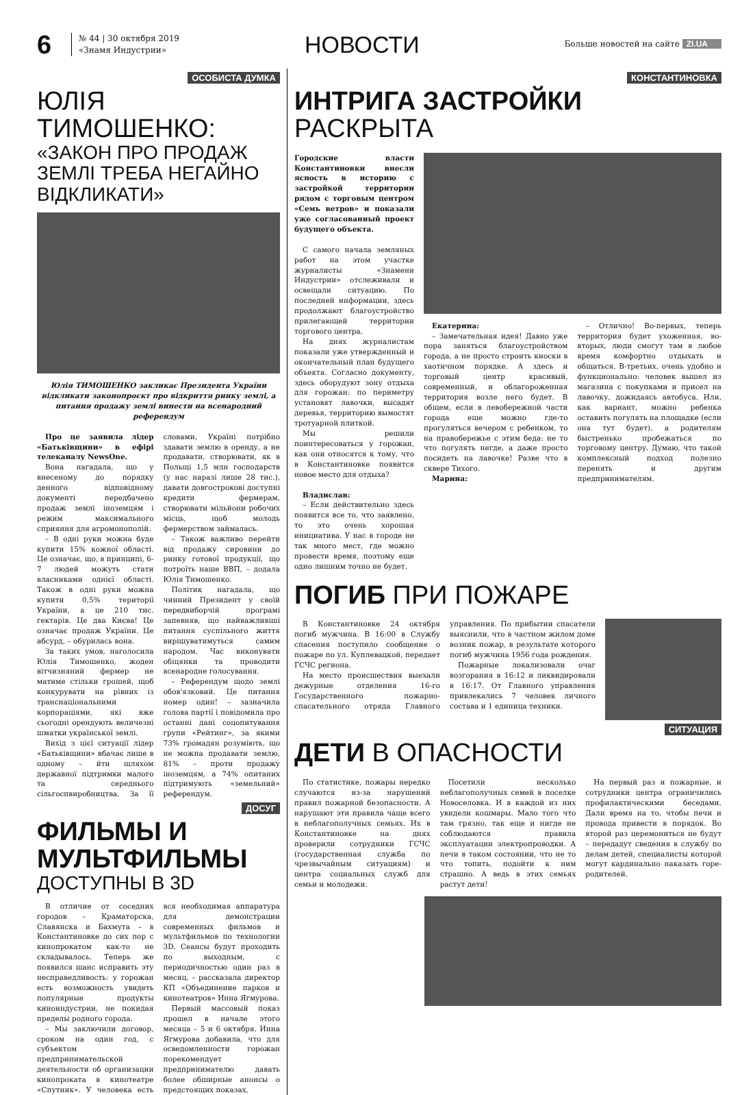6
№ 44 | 30 октября 2019
«Знамя Индустрии»
НОВОСТИ
Больше новостей на сайте ZI.UA
ОСОБИСТА ДУМКА
ЮЛІЯ ТИМОШЕНКО:
«ЗАКОН ПРО ПРОДАЖ ЗЕМЛІ ТРЕБА НЕГАЙНО ВІДКЛИКАТИ»
Юлія ТИМОШЕНКО закликає Президента України відкликати законопроєкт про відкриття ринку землі, а питання продажу землі винести на всенародний референдум
Про це заявила лідер «Батьківщини» в ефірі телеканалу NewsOne.
Вона нагадала, що у внесеному до порядку денного відповідному документі передбачено продаж землі іноземцям і режим максимального сприяння для агромонополій.
– В одні руки можна буде купити 15% кожної області. Це означає, що, в принципі, 6-7 людей можуть стати власниками однієї області. Також в одні руки можна купити 0,5% території України, а це 210 тис. гектарів. Це два Києва! Це означає продаж України. Це абсурд, – обурилась вона.
За таких умов, наголосила Юлія Тимошенко, жоден вітчизняний фермер не матиме стільки грошей, щоб конкурувати на рівних із транснаціональними корпораціями, які вже сьогодні орендують величезні шматки української землі.
Вихід з цієї ситуації лідер «Батьківщини» вбачає лише в одному – йти шляхом державної підтримки малого та середнього сільгоспвиробництва. За її словами, Україні потрібно здавати землю в оренду, а не продавати, створювати, як в Польщі 1,5 млн господарств (у нас наразі лише 28 тис.), давати довгострокові доступні кредити фермерам, створювати мільйони робочих місць, щоб молодь фермерством займалась.
– Також важливо перейти від продажу сировини до ринку готової продукції, що потроїть наше ВВП, – додала Юлія Тимошенко.
Політик нагадала, що чинний Президент у своїй передвиборчій програмі запевняв, що найважливіші питання суспільного життя вирішуватимуться самим народом. Час виконувати обіцянки та проводити всенародне голосування.
– Референдум щодо землі обов'язковий. Це питання номер один! – зазначила голова партії і повідомила про останні дані соцопитування групи «Рейтинг», за якими 73% громадян розуміють, що не можна продавати землю, 81% – проти продажу іноземцям, а 74% опитаних підтримують «земельний» референдум.
ДОСУГ
ФИЛЬМЫ И МУЛЬТФИЛЬМЫ
ДОСТУПНЫ В 3D
В отличие от соседних городов – Краматорска, Славянска и Бахмута – в Константиновке до сих пор с кинопрокатом как-то не складывалось. Теперь же появился шанс исправить эту несправедливость: у горожан есть возможность увидеть популярные продукты киноиндустрии, не покидая пределы родного города.
– Мы заключили договор, сроком на один год, с субъектом предпринимательской деятельности об организации кинопроката в кинотеатре «Спутник». У человека есть вся необходимая аппаратура для демонстрации современных фильмов и мультфильмов по технологии 3D. Сеансы будут проходить по выходным, с периодичностью один раз в месяц, – рассказала директор КП «Объединение парков и кинотеатров» Инна Ягмурова.
Первый массовый показ прошел в начале этого месяца – 5 и 6 октября. Инна Ягмурова добавила, что для осведомленности горожан порекомендует предпринимателю давать более обширные анонсы о предстоящих показах.
КОНСТАНТИНОВКА
ИНТРИГА ЗАСТРОЙКИ РАСКРЫТА
Городские власти Константиновки внесли ясность в историю с застройкой территории рядом с торговым центром «Семь ветров» и показали уже согласованный проект будущего объекта.
С самого начала земляных работ на этом участке журналисты «Знамени Индустрии» отслеживали и освещали ситуацию. По последней информации, здесь продолжают благоустройство прилегающей территории торгового центра.
На днях журналистам показали уже утвержденный и окончательный план будущего объекта. Согласно документу, здесь оборудуют зону отдыха для горожан: по периметру установят лавочки, высадят деревья, территорию вымостят тротуарной плиткой.
Мы решили поинтересоваться у горожан, как они относятся к тому, что в Константиновке появится новое место для отдыха?
Владислав:
– Если действительно здесь появится все то, что заявлено, то это очень хорошая инициатива. У нас в городе не так много мест, где можно провести время, поэтому еще одно лишним точно не будет.
Екатерина:
– Замечательная идея! Давно уже пора заняться благоустройством города, а не просто строить киоски в хаотичном порядке. А здесь и торговый центр красивый, современный, и облагороженная территория возле него будет. В общем, если в левобережной части города еще можно где-то прогуляться вечером с ребенком, то на правобережье с этим беда: не то что погулять негде, а даже просто посидеть на лавочке! Разве что в сквере Тихого.
Марина:
– Отлично! Во-первых, теперь территория будет ухоженная, во-вторых, люди смогут там в любое время комфортно отдыхать и общаться. В-третьих, очень удобно и функционально: человек вышел из магазина с покупками и присел на лавочку, дожидаясь автобуса. Или, как вариант, можно ребенка оставить погулять на площадке (если она тут будет), а родителям быстренько пробежаться по торговому центру. Думаю, что такой комплексный подход полезно перенять и другим предпринимателям.
ПОГИБ ПРИ ПОЖАРЕ
В Константиновке 24 октября погиб мужчина. В 16:00 в Службу спасения поступило сообщение о пожаре по ул. Куплевацкой, передает ГСЧС региона.
На место происшествия выехали дежурные отделения 16-го Государственного пожарно-спасательного отряда Главного управления. По прибытии спасатели выяснили, что в частном жилом доме возник пожар, в результате которого погиб мужчина 1956 года рождения.
Пожарные локализовали очаг возгорания в 16:12 и ликвидировали в 16:17. От Главного управления привлекались 7 человек личного состава и 1 единица техники.
СИТУАЦИЯ
ДЕТИ В ОПАСНОСТИ
По статистике, пожары нередко случаются из-за нарушений правил пожарной безопасности. А нарушают эти правила чаще всего в неблагополучных семьях. Их в Константиновке на днях проверили сотрудники ГСЧС (государственная служба по чрезвычайным ситуациям) и центра социальных служб для семьи и молодежи.
Посетили несколько неблагополучных семей в поселке Новоселовка. И в каждой из них увидели кошмары. Мало того что там грязно, так еще и нигде не соблюдаются правила эксплуатации электропроводки. А печи в таком состоянии, что не то что топить, подойти к ним страшно. А ведь в этих семьях растут дети!
На первый раз и пожарные, и сотрудники центра ограничились профилактическими беседами. Дали время на то, чтобы печи и провода привести в порядок. Во второй раз церемониться не будут – передадут сведения в службу по делам детей, специалисты которой могут кардинально наказать горе-родителей.